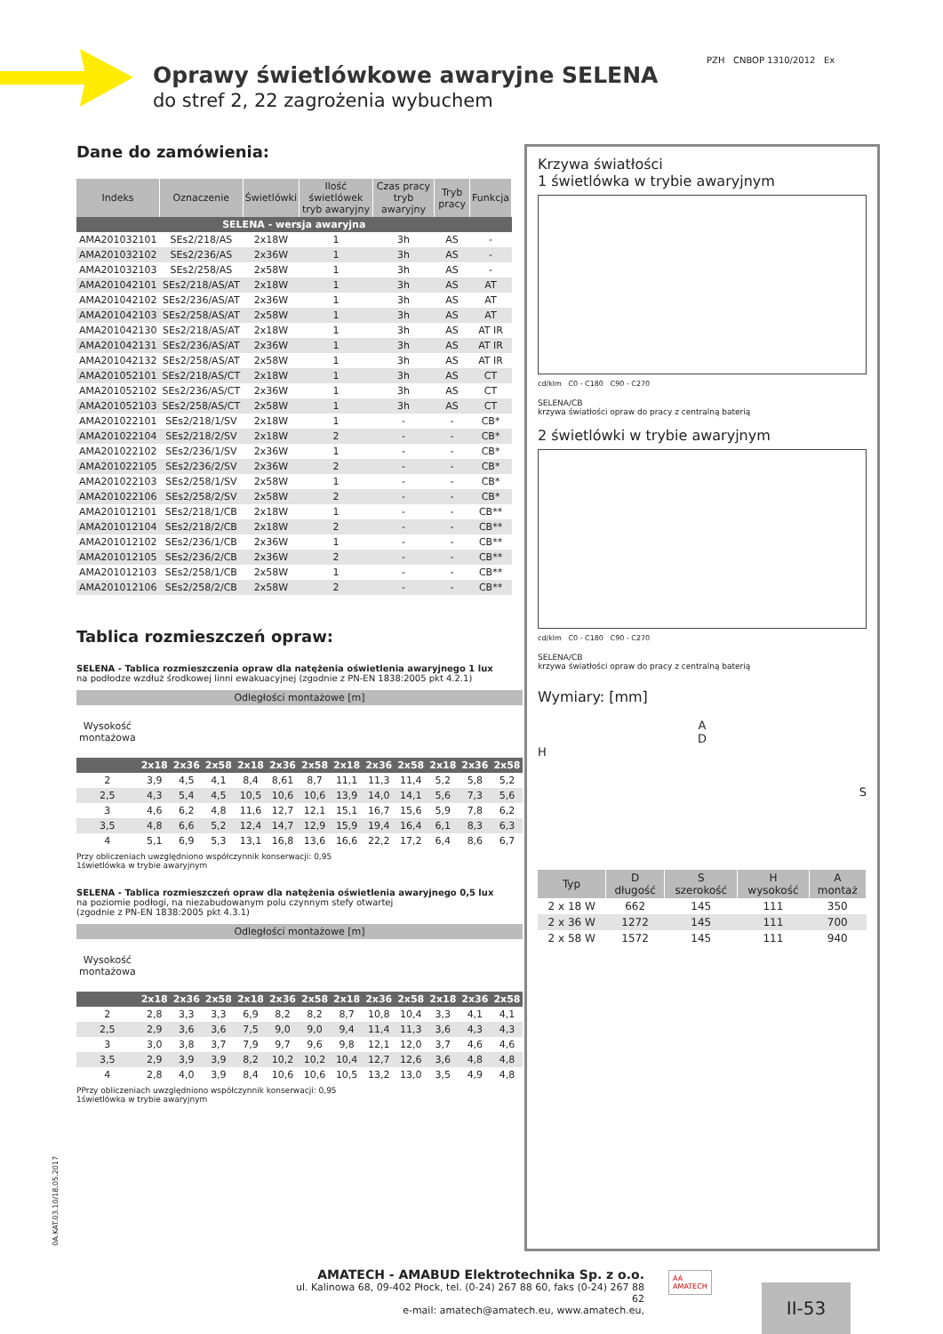Oprawy świetlówkowe awaryjne SELENA
do stref 2, 22 zagrożenia wybuchem
PZH CNBOP 1310/2012 Ex
Dane do zamówienia:
| Indeks | Oznaczenie | Świetlówki | Ilość świetlówek tryb awaryjny | Czas pracy tryb awaryjny | Tryb pracy | Funkcja |
| --- | --- | --- | --- | --- | --- | --- |
| SELENA - wersja awaryjna | | | | | | |
| AMA201032101 | SEs2/218/AS | 2x18W | 1 | 3h | AS | - |
| AMA201032102 | SEs2/236/AS | 2x36W | 1 | 3h | AS | - |
| AMA201032103 | SEs2/258/AS | 2x58W | 1 | 3h | AS | - |
| AMA201042101 | SEs2/218/AS/AT | 2x18W | 1 | 3h | AS | AT |
| AMA201042102 | SEs2/236/AS/AT | 2x36W | 1 | 3h | AS | AT |
| AMA201042103 | SEs2/258/AS/AT | 2x58W | 1 | 3h | AS | AT |
| AMA201042130 | SEs2/218/AS/AT | 2x18W | 1 | 3h | AS | AT IR |
| AMA201042131 | SEs2/236/AS/AT | 2x36W | 1 | 3h | AS | AT IR |
| AMA201042132 | SEs2/258/AS/AT | 2x58W | 1 | 3h | AS | AT IR |
| AMA201052101 | SEs2/218/AS/CT | 2x18W | 1 | 3h | AS | CT |
| AMA201052102 | SEs2/236/AS/CT | 2x36W | 1 | 3h | AS | CT |
| AMA201052103 | SEs2/258/AS/CT | 2x58W | 1 | 3h | AS | CT |
| AMA201022101 | SEs2/218/1/SV | 2x18W | 1 | - | - | CB* |
| AMA201022104 | SEs2/218/2/SV | 2x18W | 2 | - | - | CB* |
| AMA201022102 | SEs2/236/1/SV | 2x36W | 1 | - | - | CB* |
| AMA201022105 | SEs2/236/2/SV | 2x36W | 2 | - | - | CB* |
| AMA201022103 | SEs2/258/1/SV | 2x58W | 1 | - | - | CB* |
| AMA201022106 | SEs2/258/2/SV | 2x58W | 2 | - | - | CB* |
| AMA201012101 | SEs2/218/1/CB | 2x18W | 1 | - | - | CB** |
| AMA201012104 | SEs2/218/2/CB | 2x18W | 2 | - | - | CB** |
| AMA201012102 | SEs2/236/1/CB | 2x36W | 1 | - | - | CB** |
| AMA201012105 | SEs2/236/2/CB | 2x36W | 2 | - | - | CB** |
| AMA201012103 | SEs2/258/1/CB | 2x58W | 1 | - | - | CB** |
| AMA201012106 | SEs2/258/2/CB | 2x58W | 2 | - | - | CB** |
Tablica rozmieszczeń opraw:
SELENA - Tablica rozmieszczenia opraw dla natężenia oświetlenia awaryjnego 1 lux
na podłodze wzdłuż środkowej linni ewakuacyjnej (zgodnie z PN-EN 1838:2005 pkt 4.2.1)
| Odległości montażowe [m] | | | | | | | | | | | | |
| --- | --- | --- | --- | --- | --- | --- | --- | --- | --- | --- | --- | --- |
| Wysokość montażowa | | | | | | | | | | | | |
| | 2x18 | 2x36 | 2x58 | 2x18 | 2x36 | 2x58 | 2x18 | 2x36 | 2x58 | 2x18 | 2x36 | 2x58 |
| 2 | 3,9 | 4,5 | 4,1 | 8,4 | 8,61 | 8,7 | 11,1 | 11,3 | 11,4 | 5,2 | 5,8 | 5,2 |
| 2,5 | 4,3 | 5,4 | 4,5 | 10,5 | 10,6 | 10,6 | 13,9 | 14,0 | 14,1 | 5,6 | 7,3 | 5,6 |
| 3 | 4,6 | 6,2 | 4,8 | 11,6 | 12,7 | 12,1 | 15,1 | 16,7 | 15,6 | 5,9 | 7,8 | 6,2 |
| 3,5 | 4,8 | 6,6 | 5,2 | 12,4 | 14,7 | 12,9 | 15,9 | 19,4 | 16,4 | 6,1 | 8,3 | 6,3 |
| 4 | 5,1 | 6,9 | 5,3 | 13,1 | 16,8 | 13,6 | 16,6 | 22,2 | 17,2 | 6,4 | 8,6 | 6,7 |
Przy obliczeniach uwzględniono współczynnik konserwacji: 0,95
1świetlówka w trybie awaryjnym
SELENA - Tablica rozmieszczeń opraw dla natężenia oświetlenia awaryjnego 0,5 lux
na poziomie podłogi, na niezabudowanym polu czynnym stefy otwartej
(zgodnie z PN-EN 1838:2005 pkt 4.3.1)
| Odległości montażowe [m] | | | | | | | | | | | | |
| --- | --- | --- | --- | --- | --- | --- | --- | --- | --- | --- | --- | --- |
| Wysokość montażowa | | | | | | | | | | | | |
| | 2x18 | 2x36 | 2x58 | 2x18 | 2x36 | 2x58 | 2x18 | 2x36 | 2x58 | 2x18 | 2x36 | 2x58 |
| 2 | 2,8 | 3,3 | 3,3 | 6,9 | 8,2 | 8,2 | 8,7 | 10,8 | 10,4 | 3,3 | 4,1 | 4,1 |
| 2,5 | 2,9 | 3,6 | 3,6 | 7,5 | 9,0 | 9,0 | 9,4 | 11,4 | 11,3 | 3,6 | 4,3 | 4,3 |
| 3 | 3,0 | 3,8 | 3,7 | 7,9 | 9,7 | 9,6 | 9,8 | 12,1 | 12,0 | 3,7 | 4,6 | 4,6 |
| 3,5 | 2,9 | 3,9 | 3,9 | 8,2 | 10,2 | 10,2 | 10,4 | 12,7 | 12,6 | 3,6 | 4,8 | 4,8 |
| 4 | 2,8 | 4,0 | 3,9 | 8,4 | 10,6 | 10,6 | 10,5 | 13,2 | 13,0 | 3,5 | 4,9 | 4,8 |
PPrzy obliczeniach uwzględniono współczynnik konserwacji: 0,95
1świetlówka w trybie awaryjnym
Krzywa światłości
1 świetlówka w trybie awaryjnym
cd/klm C0 - C180 C90 - C270
SELENA/CB
krzywa światłości opraw do pracy z centralną baterią
2 świetlówki w trybie awaryjnym
cd/klm C0 - C180 C90 - C270
SELENA/CB
krzywa światłości opraw do pracy z centralną baterią
Wymiary: [mm]
A
D
H
S
| Typ | D długość | S szerokość | H wysokość | A montaż |
| --- | --- | --- | --- | --- |
| 2 x 18 W | 662 | 145 | 111 | 350 |
| 2 x 36 W | 1272 | 145 | 111 | 700 |
| 2 x 58 W | 1572 | 145 | 111 | 940 |
0A.KAT.03.10/18.05.2017
AMATECH - AMABUD Elektrotechnika Sp. z o.o.
ul. Kalinowa 68, 09-402 Płock, tel. (0-24) 267 88 60, faks (0-24) 267 88 62
e-mail: amatech@amatech.eu, www.amatech.eu,
AA
AMATECH
II-53